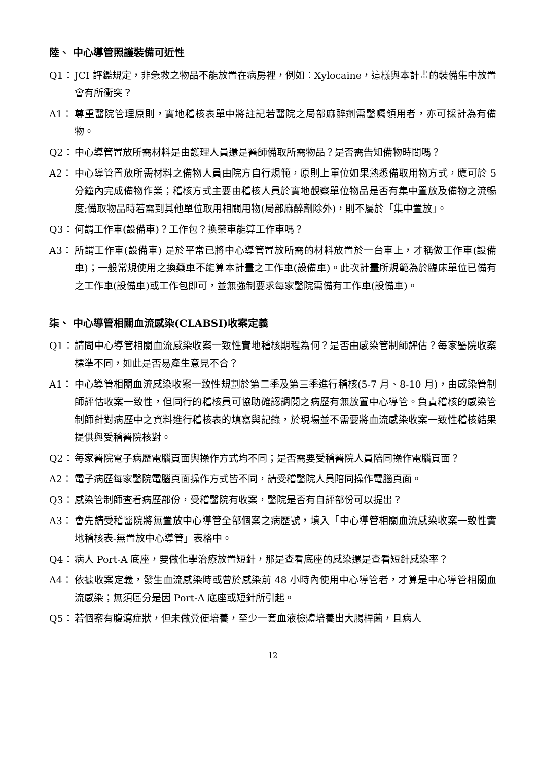陸、 中心導管照護裝備可近性
Q1： JCI 評鑑規定，非急救之物品不能放置在病房裡，例如：Xylocaine，這樣與本計畫的裝備集中放置會有所衝突？
A1： 尊重醫院管理原則，實地稽核表單中將註記若醫院之局部麻醉劑需醫囑領用者，亦可採計為有備物。
Q2： 中心導管置放所需材料是由護理人員還是醫師備取所需物品？是否需告知備物時間嗎？
A2： 中心導管置放所需材料之備物人員由院方自行規範，原則上單位如果熟悉備取用物方式，應可於 5 分鐘內完成備物作業；稽核方式主要由稽核人員於實地觀察單位物品是否有集中置放及備物之流暢度;備取物品時若需到其他單位取用相關用物(局部麻醉劑除外)，則不屬於「集中置放」。
Q3： 何謂工作車(設備車)？工作包？換藥車能算工作車嗎？
A3： 所謂工作車(設備車) 是於平常已將中心導管置放所需的材料放置於一台車上，才稱做工作車(設備車)；一般常規使用之換藥車不能算本計畫之工作車(設備車)。此次計畫所規範為於臨床單位已備有之工作車(設備車)或工作包即可，並無強制要求每家醫院需備有工作車(設備車)。
柒、 中心導管相關血流感染(CLABSI)收案定義
Q1： 請問中心導管相關血流感染收案一致性實地稽核期程為何？是否由感染管制師評估？每家醫院收案標準不同，如此是否易產生意見不合？
A1： 中心導管相關血流感染收案一致性規劃於第二季及第三季進行稽核(5-7 月、8-10 月)，由感染管制師評估收案一致性，但同行的稽核員可協助確認調閱之病歷有無放置中心導管。負責稽核的感染管制師針對病歷中之資料進行稽核表的填寫與記錄，於現場並不需要將血流感染收案一致性稽核結果提供與受稽醫院核對。
Q2： 每家醫院電子病歷電腦頁面與操作方式均不同；是否需要受稽醫院人員陪同操作電腦頁面？
A2： 電子病歷每家醫院電腦頁面操作方式皆不同，請受稽醫院人員陪同操作電腦頁面。
Q3： 感染管制師查看病歷部份，受稽醫院有收案，醫院是否有自評部份可以提出？
A3： 會先請受稽醫院將無置放中心導管全部個案之病歷號，填入「中心導管相關血流感染收案一致性實地稽核表-無置放中心導管」表格中。
Q4： 病人 Port-A 底座，要做化學治療放置短針，那是查看底座的感染還是查看短針感染率？
A4： 依據收案定義，發生血流感染時或曾於感染前 48 小時內使用中心導管者，才算是中心導管相關血流感染；無須區分是因 Port-A 底座或短針所引起。
Q5： 若個案有腹瀉症狀，但未做糞便培養，至少一套血液檢體培養出大腸桿菌，且病人
12